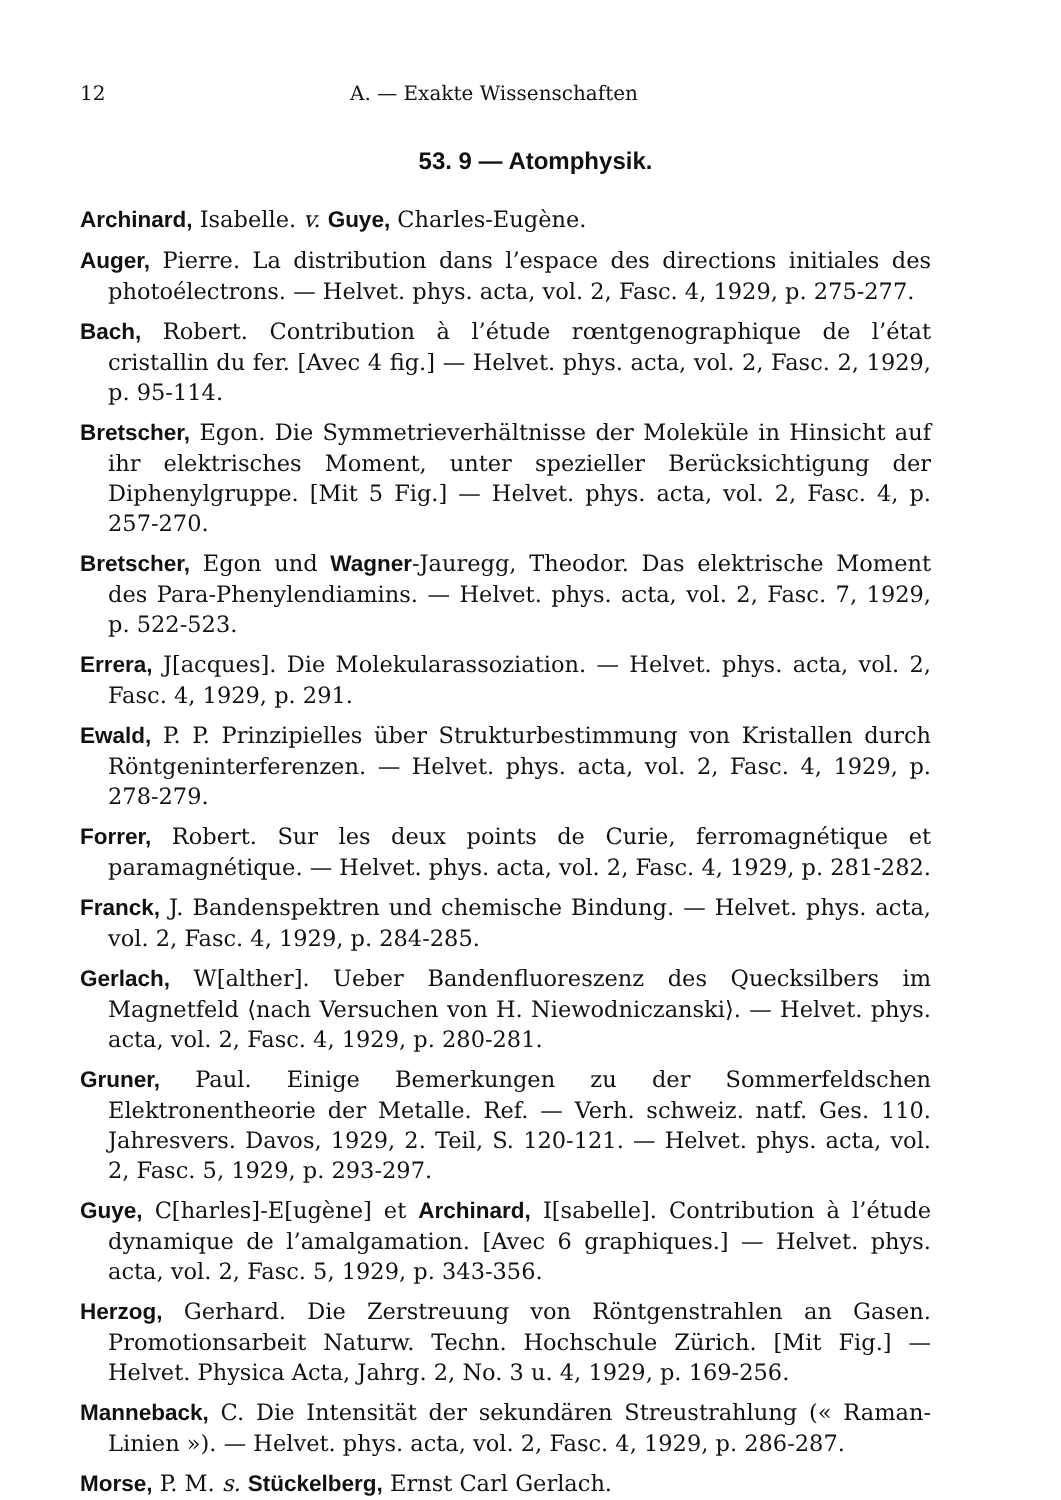12 A. — Exakte Wissenschaften
53. 9 — Atomphysik.
Archinard, Isabelle. v. Guye, Charles-Eugène.
Auger, Pierre. La distribution dans l’espace des directions initiales des photoélectrons. — Helvet. phys. acta, vol. 2, Fasc. 4, 1929, p. 275-277.
Bach, Robert. Contribution à l’étude rœntgenographique de l’état cristallin du fer. [Avec 4 fig.] — Helvet. phys. acta, vol. 2, Fasc. 2, 1929, p. 95-114.
Bretscher, Egon. Die Symmetrieverhältnisse der Moleküle in Hinsicht auf ihr elektrisches Moment, unter spezieller Berücksichtigung der Diphenylgruppe. [Mit 5 Fig.] — Helvet. phys. acta, vol. 2, Fasc. 4, p. 257-270.
Bretscher, Egon und Wagner-Jauregg, Theodor. Das elektrische Moment des Para-Phenylendiamins. — Helvet. phys. acta, vol. 2, Fasc. 7, 1929, p. 522-523.
Errera, J[acques]. Die Molekularassoziation. — Helvet. phys. acta, vol. 2, Fasc. 4, 1929, p. 291.
Ewald, P. P. Prinzipielles über Strukturbestimmung von Kristallen durch Röntgeninterferenzen. — Helvet. phys. acta, vol. 2, Fasc. 4, 1929, p. 278-279.
Forrer, Robert. Sur les deux points de Curie, ferromagnétique et paramagnétique. — Helvet. phys. acta, vol. 2, Fasc. 4, 1929, p. 281-282.
Franck, J. Bandenspektren und chemische Bindung. — Helvet. phys. acta, vol. 2, Fasc. 4, 1929, p. 284-285.
Gerlach, W[alther]. Ueber Bandenfluoreszenz des Quecksilbers im Magnetfeld ⟨nach Versuchen von H. Niewodniczanski⟩. — Helvet. phys. acta, vol. 2, Fasc. 4, 1929, p. 280-281.
Gruner, Paul. Einige Bemerkungen zu der Sommerfeldschen Elektronentheorie der Metalle. Ref. — Verh. schweiz. natf. Ges. 110. Jahresvers. Davos, 1929, 2. Teil, S. 120-121. — Helvet. phys. acta, vol. 2, Fasc. 5, 1929, p. 293-297.
Guye, C[harles]-E[ugène] et Archinard, I[sabelle]. Contribution à l’étude dynamique de l’amalgamation. [Avec 6 graphiques.] — Helvet. phys. acta, vol. 2, Fasc. 5, 1929, p. 343-356.
Herzog, Gerhard. Die Zerstreuung von Röntgenstrahlen an Gasen. Promotionsarbeit Naturw. Techn. Hochschule Zürich. [Mit Fig.] — Helvet. Physica Acta, Jahrg. 2, No. 3 u. 4, 1929, p. 169-256.
Manneback, C. Die Intensität der sekundären Streustrahlung (« Raman-Linien »). — Helvet. phys. acta, vol. 2, Fasc. 4, 1929, p. 286-287.
Morse, P. M. s. Stückelberg, Ernst Carl Gerlach.